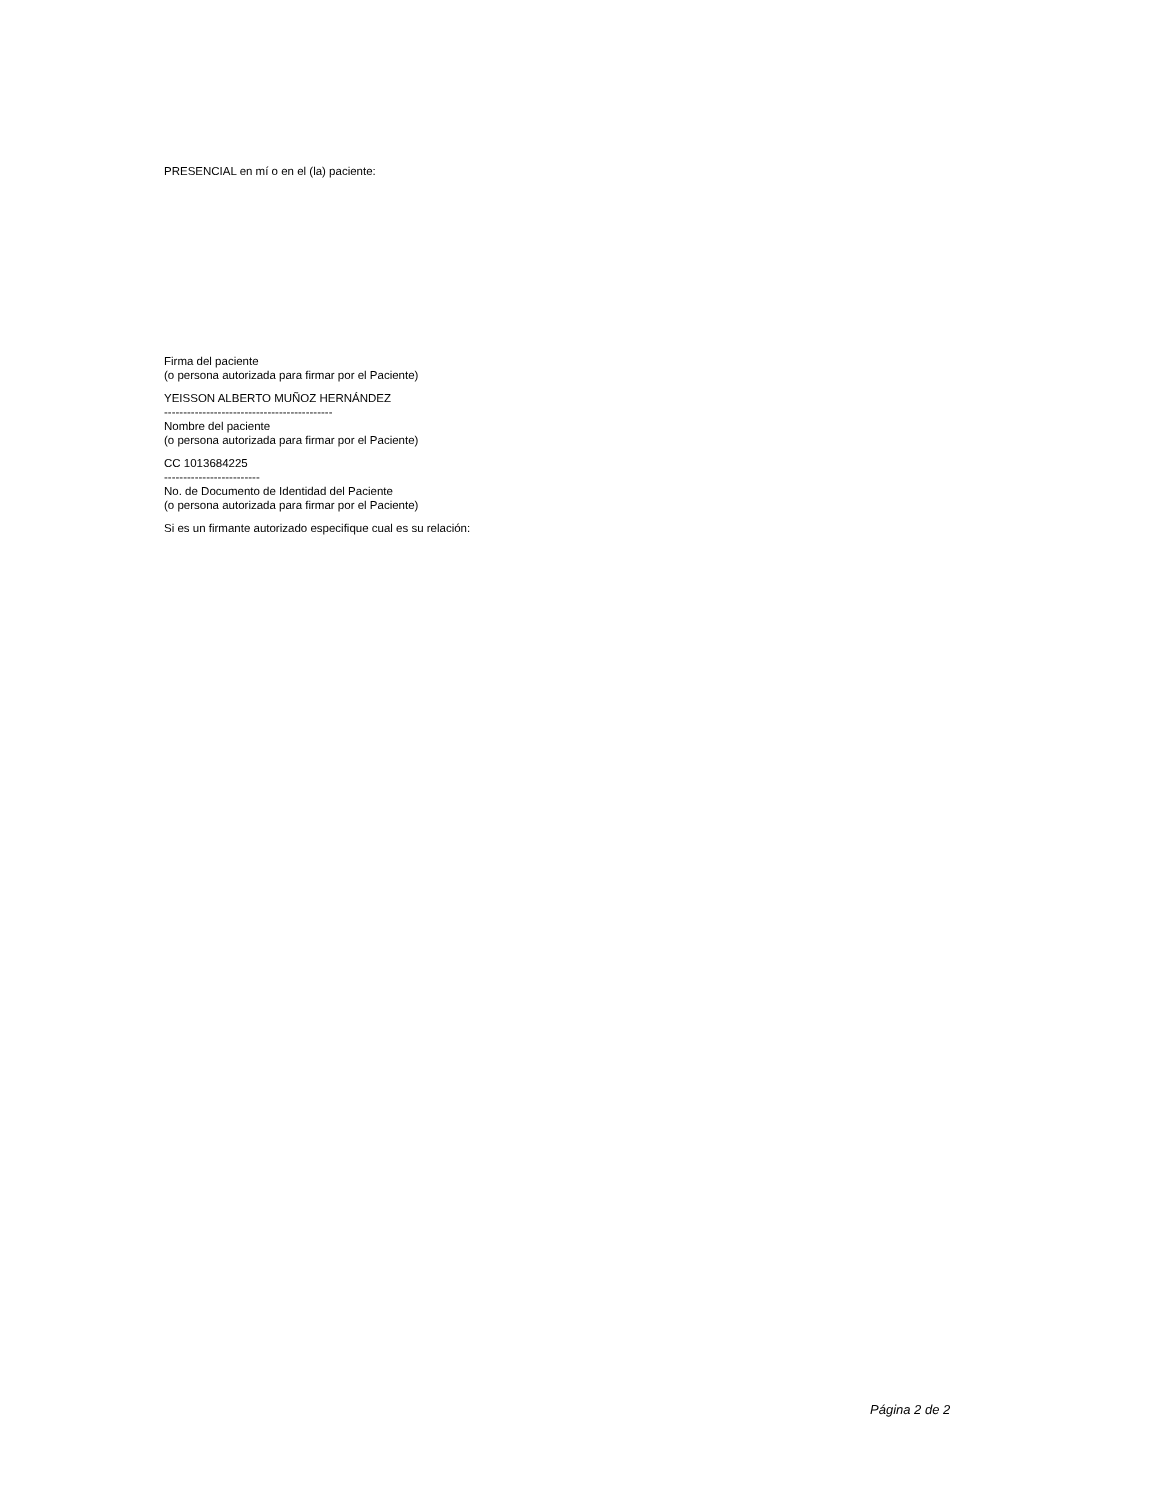PRESENCIAL en mí o en el (la) paciente:
Firma del paciente
(o persona autorizada para firmar por el Paciente)
YEISSON ALBERTO MUÑOZ HERNÁNDEZ
--------------------------------------------
Nombre del paciente
(o persona autorizada para firmar por el Paciente)
CC 1013684225
-------------------------
No. de Documento de Identidad del Paciente
(o persona autorizada para firmar por el Paciente)
Si es un firmante autorizado especifique cual es su relación:
Página 2 de 2